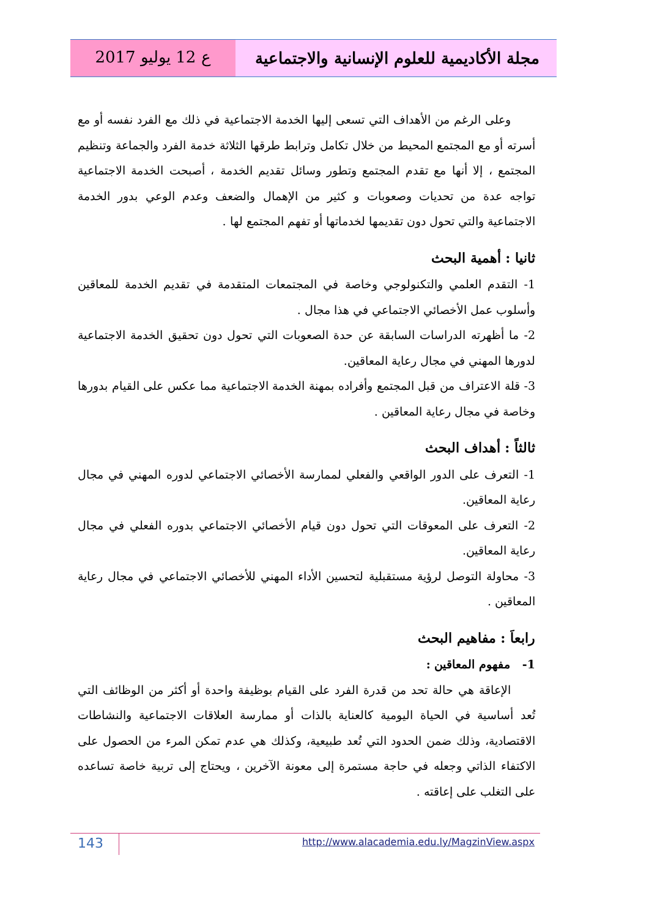ع 12 يوليو 2017
مجلة الأكاديمية للعلوم الإنسانية والاجتماعية
وعلى الرغم من الأهداف التي تسعى إليها الخدمة الاجتماعية في ذلك مع الفرد نفسه أو مع أسرته أو مع المجتمع المحيط من خلال تكامل وترابط طرقها الثلاثة خدمة الفرد والجماعة وتنظيم المجتمع ، إلا أنها مع تقدم المجتمع وتطور وسائل تقديم الخدمة ، أصبحت الخدمة الاجتماعية تواجه عدة من تحديات وصعوبات و كثير من الإهمال والضعف وعدم الوعي بدور الخدمة الاجتماعية والتي تحول دون تقديمها لخدماتها أو تفهم المجتمع لها .
ثانيا : أهمية البحث
1- التقدم العلمي والتكنولوجي وخاصة في المجتمعات المتقدمة في تقديم الخدمة للمعاقين وأسلوب عمل الأخصائي الاجتماعي في هذا مجال .
2- ما أظهرته الدراسات السابقة عن حدة الصعوبات التي تحول دون تحقيق الخدمة الاجتماعية لدورها المهني في مجال رعاية المعاقين.
3- قلة الاعتراف من قبل المجتمع وأفراده بمهنة الخدمة الاجتماعية مما عكس على القيام بدورها وخاصة في مجال رعاية المعاقين .
ثالثاً : أهداف البحث
1- التعرف على الدور الواقعي والفعلي لممارسة الأخصائي الاجتماعي لدوره المهني في مجال رعاية المعاقين.
2- التعرف على المعوقات التي تحول دون قيام الأخصائي الاجتماعي بدوره الفعلي في مجال رعاية المعاقين.
3- محاولة التوصل لرؤية مستقبلية لتحسين الأداء المهني للأخصائي الاجتماعي في مجال رعاية المعاقين .
رابعاَ : مفاهيم البحث
1- مفهوم المعاقين :
الإعاقة هي حالة تحد من قدرة الفرد على القيام بوظيفة واحدة أو أكثر من الوظائف التي تُعد أساسية في الحياة اليومية كالعناية بالذات أو ممارسة العلاقات الاجتماعية والنشاطات الاقتصادية، وذلك ضمن الحدود التي تُعد طبيعية، وكذلك هي عدم تمكن المرء من الحصول على الاكتفاء الذاتي وجعله في حاجة مستمرة إلى معونة الآخرين ، ويحتاج إلى تربية خاصة تساعده على التغلب على إعاقته .
143
http://www.alacademia.edu.ly/MagzinView.aspx